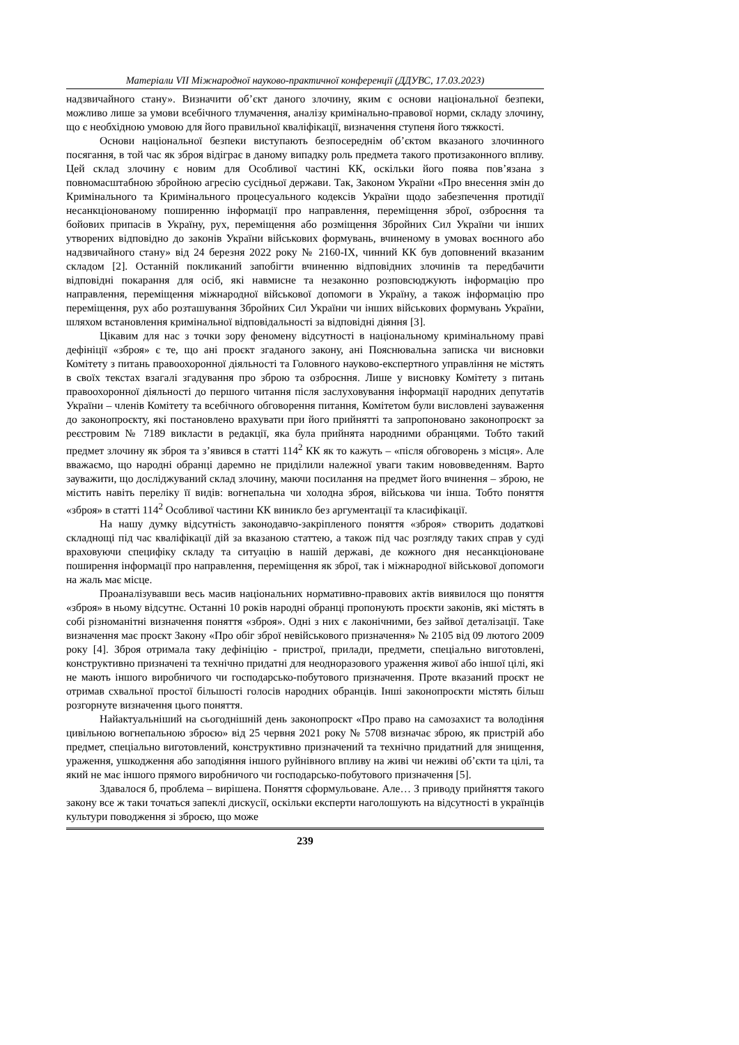Матеріали VII Міжнародної науково-практичної конференції (ДДУВС, 17.03.2023)
надзвичайного стану». Визначити об’єкт даного злочину, яким є основи національної безпеки, можливо лише за умови всебічного тлумачення, аналізу кримінально-правової норми, складу злочину, що є необхідною умовою для його правильної кваліфікації, визначення ступеня його тяжкості.
Основи національної безпеки виступають безпосереднім об’єктом вказаного злочинного посягання, в той час як зброя відіграє в даному випадку роль предмета такого протизаконного впливу. Цей склад злочину є новим для Особливої частині КК, оскільки його поява пов’язана з повномасштабною збройною агресію сусідньої держави. Так, Законом України «Про внесення змін до Кримінального та Кримінального процесуального кодексів України щодо забезпечення протидії несанкціонованому поширенню інформації про направлення, переміщення зброї, озброєння та бойових припасів в Україну, рух, переміщення або розміщення Збройних Сил України чи інших утворених відповідно до законів України військових формувань, вчиненому в умовах воєнного або надзвичайного стану» від 24 березня 2022 року № 2160-IX, чинний КК був доповнений вказаним складом [2]. Останній покликаний запобігти вчиненню відповідних злочинів та передбачити відповідні покарання для осіб, які навмисне та незаконно розповсюджують інформацію про направлення, переміщення міжнародної військової допомоги в Україну, а також інформацію про переміщення, рух або розташування Збройних Сил України чи інших військових формувань України, шляхом встановлення кримінальної відповідальності за відповідні діяння [3].
Цікавим для нас з точки зору феномену відсутності в національному кримінальному праві дефініції «зброя» є те, що ані проєкт згаданого закону, ані Пояснювальна записка чи висновки Комітету з питань правоохоронної діяльності та Головного науково-експертного управління не містять в своїх текстах взагалі згадування про зброю та озброєння. Лише у висновку Комітету з питань правоохоронної діяльності до першого читання після заслуховування інформації народних депутатів України – членів Комітету та всебічного обговорення питання, Комітетом були висловлені зауваження до законопроєкту, які постановлено врахувати при його прийнятті та запропоновано законопроєкт за реєстровим № 7189 викласти в редакції, яка була прийнята народними обранцями. Тобто такий предмет злочину як зброя та з’явився в статті 114<sup>2</sup> КК як то кажуть – «після обговорень з місця». Але вважаємо, що народні обранці даремно не приділили належної уваги таким нововведенням. Варто зауважити, що досліджуваний склад злочину, маючи посилання на предмет його вчинення – зброю, не містить навіть переліку її видів: вогнепальна чи холодна зброя, військова чи інша. Тобто поняття «зброя» в статті 114<sup>2</sup> Особливої частини КК виникло без аргументації та класифікації.
На нашу думку відсутність законодавчо-закріпленого поняття «зброя» створить додаткові складнощі під час кваліфікації дій за вказаною статтею, а також під час розгляду таких справ у суді враховуючи специфіку складу та ситуацію в нашій державі, де кожного дня несанкціоноване поширення інформації про направлення, переміщення як зброї, так і міжнародної військової допомоги на жаль має місце.
Проаналізувавши весь масив національних нормативно-правових актів виявилося що поняття «зброя» в ньому відсутнє. Останні 10 років народні обранці пропонують проєкти законів, які містять в собі різноманітні визначення поняття «зброя». Одні з них є лаконічними, без зайвої деталізації. Таке визначення має проєкт Закону «Про обіг зброї невійськового призначення» № 2105 від 09 лютого 2009 року [4]. Зброя отримала таку дефініцію - пристрої, прилади, предмети, спеціально виготовлені, конструктивно призначені та технічно придатні для неодноразового ураження живої або іншої цілі, які не мають іншого виробничого чи господарсько-побутового призначення. Проте вказаний проєкт не отримав схвальної простої більшості голосів народних обранців. Інші законопроєкти містять більш розгорнуте визначення цього поняття.
Найактуальніший на сьогоднішній день законопроєкт «Про право на самозахист та володіння цивільною вогнепальною зброєю» від 25 червня 2021 року № 5708 визначає зброю, як пристрій або предмет, спеціально виготовлений, конструктивно призначений та технічно придатний для знищення, ураження, ушкодження або заподіяння іншого руйнівного впливу на живі чи неживі об’єкти та цілі, та який не має іншого прямого виробничого чи господарсько-побутового призначення [5].
Здавалося б, проблема – вирішена. Поняття сформульоване. Але… З приводу прийняття такого закону все ж таки точаться запеклі дискусії, оскільки експерти наголошують на відсутності в українців культури поводження зі зброєю, що може
239